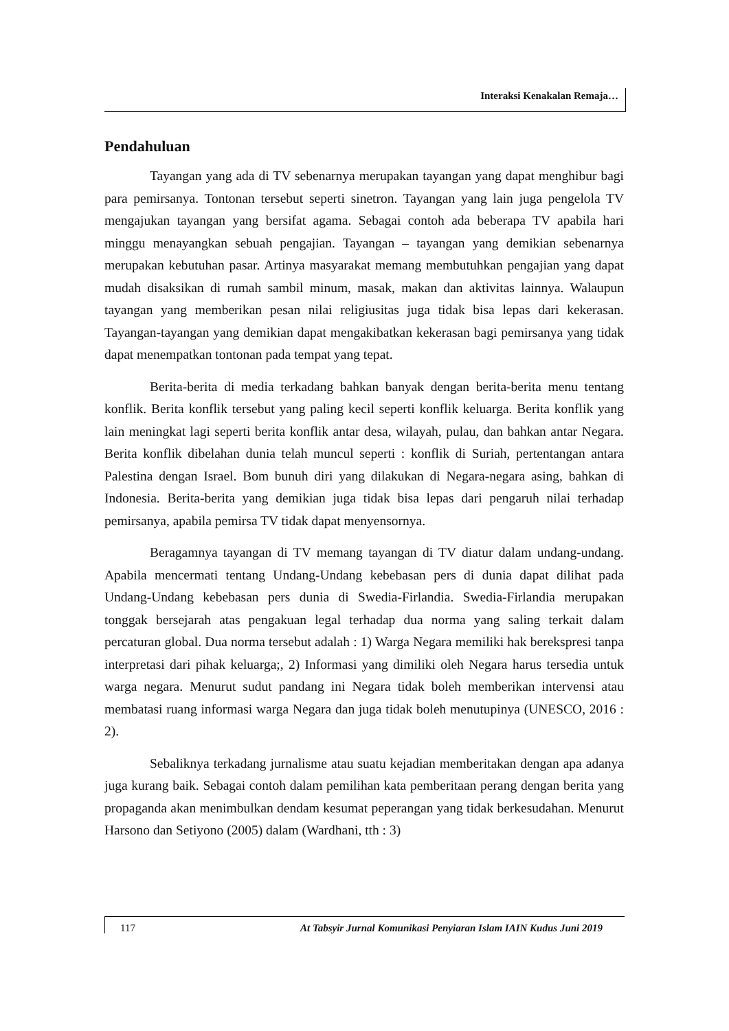Interaksi Kenakalan Remaja…
Pendahuluan
Tayangan yang ada di TV sebenarnya merupakan tayangan yang dapat menghibur bagi para pemirsanya. Tontonan tersebut seperti sinetron. Tayangan yang lain juga pengelola TV mengajukan tayangan yang bersifat agama. Sebagai contoh ada beberapa TV apabila hari minggu menayangkan sebuah pengajian. Tayangan – tayangan yang demikian sebenarnya merupakan kebutuhan pasar. Artinya masyarakat memang membutuhkan pengajian yang dapat mudah disaksikan di rumah sambil minum, masak, makan dan aktivitas lainnya. Walaupun tayangan yang memberikan pesan nilai religiusitas juga tidak bisa lepas dari kekerasan. Tayangan-tayangan yang demikian dapat mengakibatkan kekerasan bagi pemirsanya yang tidak dapat menempatkan tontonan pada tempat yang tepat.
Berita-berita di media terkadang bahkan banyak dengan berita-berita menu tentang konflik. Berita konflik tersebut yang paling kecil seperti konflik keluarga. Berita konflik yang lain meningkat lagi seperti berita konflik antar desa, wilayah, pulau, dan bahkan antar Negara. Berita konflik dibelahan dunia telah muncul seperti : konflik di Suriah, pertentangan antara Palestina dengan Israel. Bom bunuh diri yang dilakukan di Negara-negara asing, bahkan di Indonesia. Berita-berita yang demikian juga tidak bisa lepas dari pengaruh nilai terhadap pemirsanya, apabila pemirsa TV tidak dapat menyensornya.
Beragamnya tayangan di TV memang tayangan di TV diatur dalam undang-undang. Apabila mencermati tentang Undang-Undang kebebasan pers di dunia dapat dilihat pada Undang-Undang kebebasan pers dunia di Swedia-Firlandia. Swedia-Firlandia merupakan tonggak bersejarah atas pengakuan legal terhadap dua norma yang saling terkait dalam percaturan global. Dua norma tersebut adalah : 1) Warga Negara memiliki hak berekspresi tanpa interpretasi dari pihak keluarga;, 2) Informasi yang dimiliki oleh Negara harus tersedia untuk warga negara. Menurut sudut pandang ini Negara tidak boleh memberikan intervensi atau membatasi ruang informasi warga Negara dan juga tidak boleh menutupinya (UNESCO, 2016 : 2).
Sebaliknya terkadang jurnalisme atau suatu kejadian memberitakan dengan apa adanya juga kurang baik. Sebagai contoh dalam pemilihan kata pemberitaan perang dengan berita yang propaganda akan menimbulkan dendam kesumat peperangan yang tidak berkesudahan. Menurut Harsono dan Setiyono (2005) dalam (Wardhani, tth : 3)
117 At Tabsyir Jurnal Komunikasi Penyiaran Islam IAIN Kudus Juni 2019